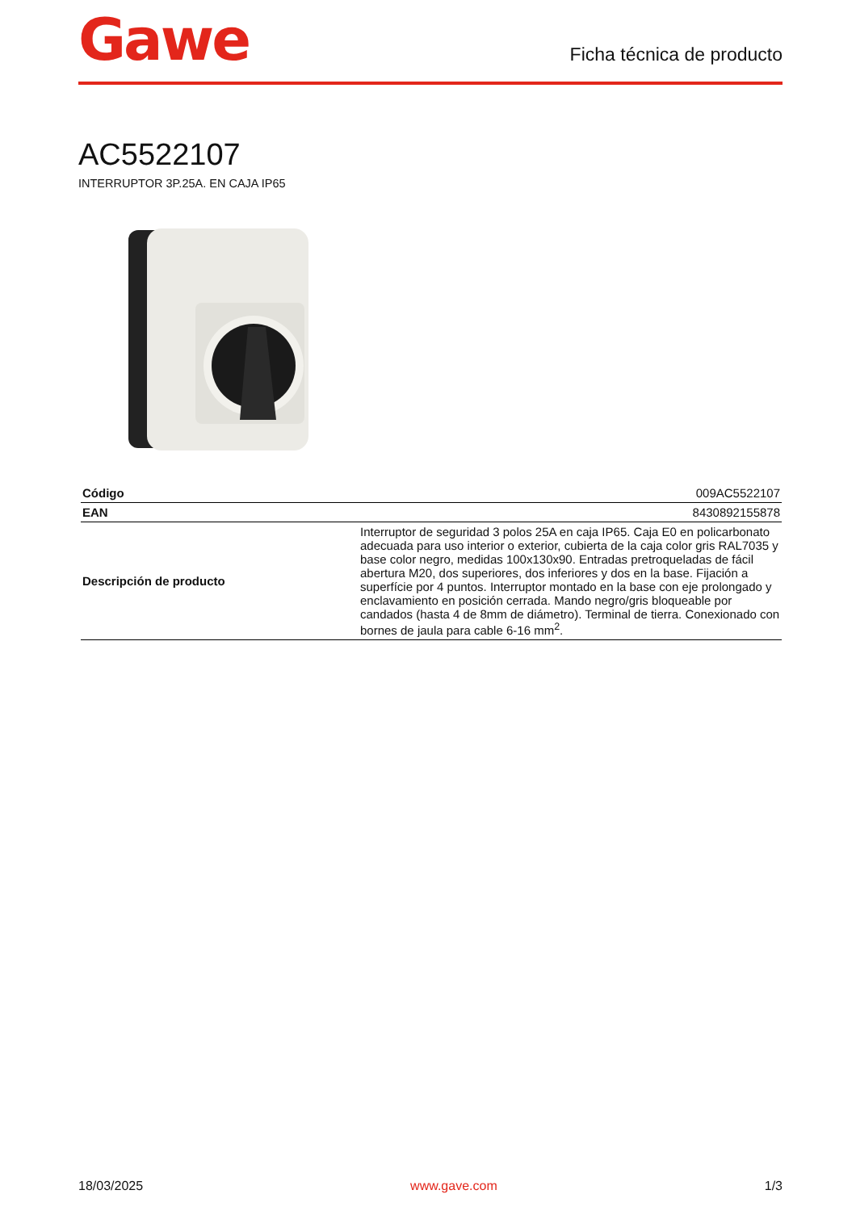Gawe
Ficha técnica de producto
AC5522107
INTERRUPTOR 3P.25A. EN CAJA IP65
| Código | 009AC5522107 |
| EAN | 8430892155878 |
| Descripción de producto | Interruptor de seguridad 3 polos 25A en caja IP65. Caja E0 en policarbonato adecuada para uso interior o exterior, cubierta de la caja color gris RAL7035 y base color negro, medidas 100x130x90. Entradas pretroqueladas de fácil abertura M20, dos superiores, dos inferiores y dos en la base. Fijación a superfície por 4 puntos. Interruptor montado en la base con eje prolongado y enclavamiento en posición cerrada. Mando negro/gris bloqueable por candados (hasta 4 de 8mm de diámetro). Terminal de tierra. Conexionado con bornes de jaula para cable 6-16 mm<sup>2</sup>. |
18/03/2025 www.gave.com 1/3